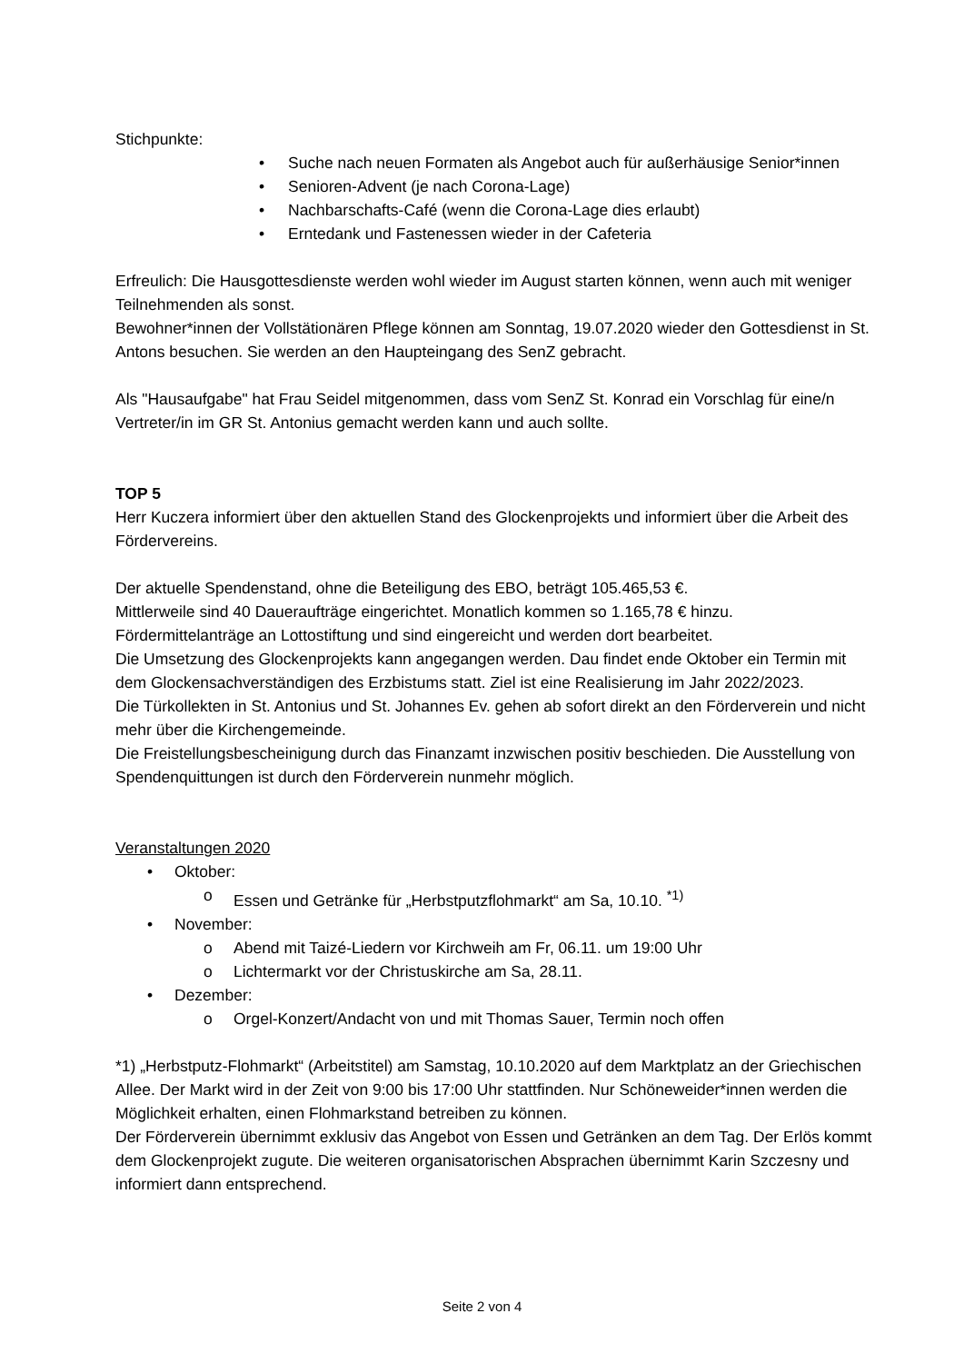Stichpunkte:
• Suche nach neuen Formaten als Angebot auch für außerhäusige Senior*innen
• Senioren-Advent (je nach Corona-Lage)
• Nachbarschafts-Café (wenn die Corona-Lage dies erlaubt)
• Erntedank und Fastenessen wieder in der Cafeteria
Erfreulich: Die Hausgottesdienste werden wohl wieder im August starten können, wenn auch mit weniger Teilnehmenden als sonst.
Bewohner*innen der Vollstätionären Pflege können am Sonntag, 19.07.2020 wieder den Gottesdienst in St. Antons besuchen. Sie werden an den Haupteingang des SenZ gebracht.
Als "Hausaufgabe" hat Frau Seidel mitgenommen, dass vom SenZ St. Konrad ein Vorschlag für eine/n Vertreter/in im GR St. Antonius gemacht werden kann und auch sollte.
TOP 5
Herr Kuczera informiert über den aktuellen Stand des Glockenprojekts und informiert über die Arbeit des Fördervereins.
Der aktuelle Spendenstand, ohne die Beteiligung des EBO, beträgt 105.465,53 €.
Mittlerweile sind 40 Daueraufträge eingerichtet. Monatlich kommen so 1.165,78 € hinzu.
Fördermittelanträge an Lottostiftung und sind eingereicht und werden dort bearbeitet.
Die Umsetzung des Glockenprojekts kann angegangen werden. Dau findet ende Oktober ein Termin mit dem Glockensachverständigen des Erzbistums statt. Ziel ist eine Realisierung im Jahr 2022/2023.
Die Türkollekten in St. Antonius und St. Johannes Ev. gehen ab sofort direkt an den Förderverein und nicht mehr über die Kirchengemeinde.
Die Freistellungsbescheinigung durch das Finanzamt inzwischen positiv beschieden. Die Ausstellung von Spendenquittungen ist durch den Förderverein nunmehr möglich.
Veranstaltungen 2020
• Oktober:
o Essen und Getränke für „Herbstputzflohmarkt“ am Sa, 10.10. <sup>*1)</sup>
• November:
o Abend mit Taizé-Liedern vor Kirchweih am Fr, 06.11. um 19:00 Uhr
o Lichtermarkt vor der Christuskirche am Sa, 28.11.
• Dezember:
o Orgel-Konzert/Andacht von und mit Thomas Sauer, Termin noch offen
*1) „Herbstputz-Flohmarkt“ (Arbeitstitel) am Samstag, 10.10.2020 auf dem Marktplatz an der Griechischen Allee. Der Markt wird in der Zeit von 9:00 bis 17:00 Uhr stattfinden. Nur Schöneweider*innen werden die Möglichkeit erhalten, einen Flohmarkstand betreiben zu können.
Der Förderverein übernimmt exklusiv das Angebot von Essen und Getränken an dem Tag. Der Erlös kommt dem Glockenprojekt zugute. Die weiteren organisatorischen Absprachen übernimmt Karin Szczesny und informiert dann entsprechend.
Seite 2 von 4